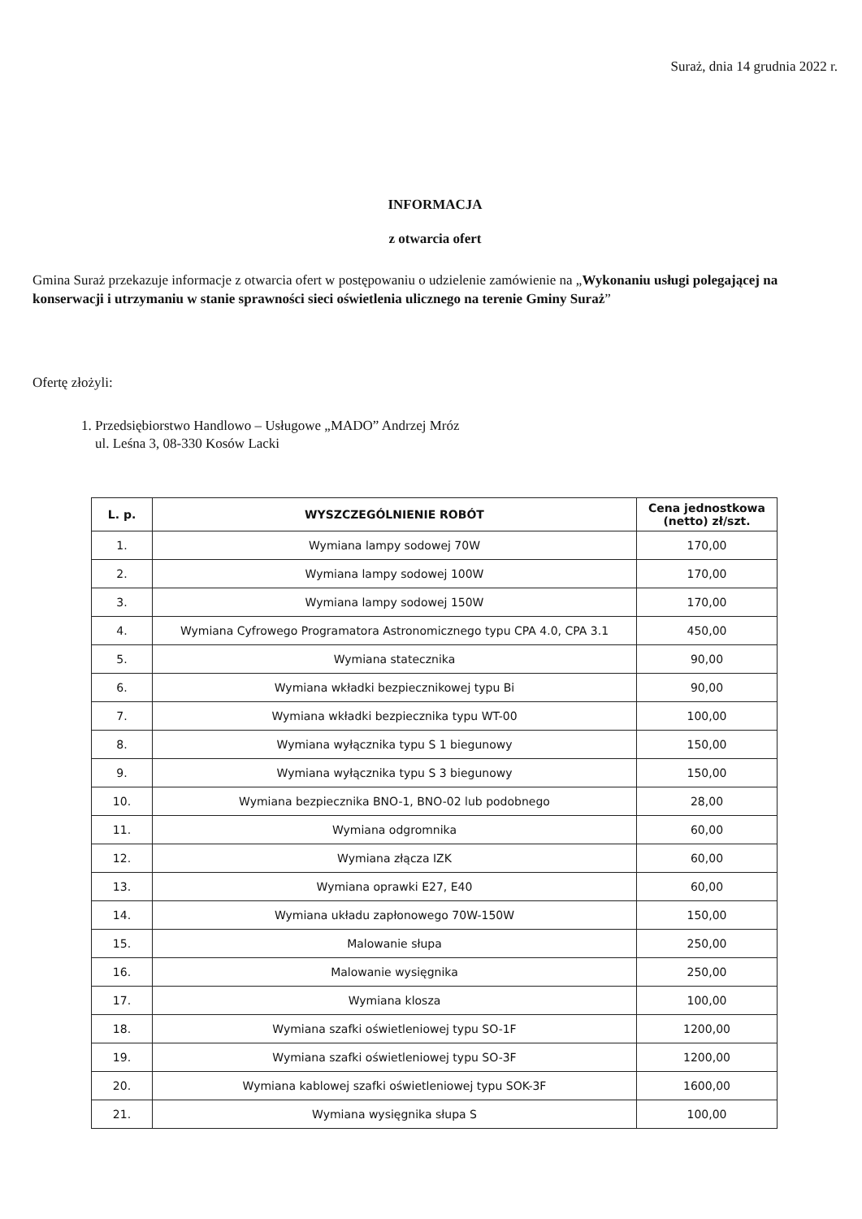Suraż, dnia 14 grudnia 2022 r.
INFORMACJA
z otwarcia ofert
Gmina Suraż przekazuje informacje z otwarcia ofert w postępowaniu o udzielenie zamówienie na „Wykonaniu usługi polegającej na konserwacji i utrzymaniu w stanie sprawności sieci oświetlenia ulicznego na terenie Gminy Suraż”
Ofertę złożyli:
1. Przedsiębiorstwo Handlowo – Usługowe „MADO” Andrzej Mróz
ul. Leśna 3, 08-330 Kosów Lacki
| L. p. | WYSZCZEGÓLNIENIE ROBÓT | Cena jednostkowa (netto) zł/szt. |
| --- | --- | --- |
| 1. | Wymiana lampy sodowej 70W | 170,00 |
| 2. | Wymiana lampy sodowej 100W | 170,00 |
| 3. | Wymiana lampy sodowej 150W | 170,00 |
| 4. | Wymiana Cyfrowego Programatora Astronomicznego typu CPA 4.0, CPA 3.1 | 450,00 |
| 5. | Wymiana statecznika | 90,00 |
| 6. | Wymiana wkładki bezpiecznikowej typu Bi | 90,00 |
| 7. | Wymiana wkładki bezpiecznika typu WT-00 | 100,00 |
| 8. | Wymiana wyłącznika typu S 1 biegunowy | 150,00 |
| 9. | Wymiana wyłącznika typu S 3 biegunowy | 150,00 |
| 10. | Wymiana bezpiecznika BNO-1, BNO-02 lub podobnego | 28,00 |
| 11. | Wymiana odgromnika | 60,00 |
| 12. | Wymiana złącza IZK | 60,00 |
| 13. | Wymiana oprawki E27, E40 | 60,00 |
| 14. | Wymiana układu zapłonowego 70W-150W | 150,00 |
| 15. | Malowanie słupa | 250,00 |
| 16. | Malowanie wysięgnika | 250,00 |
| 17. | Wymiana klosza | 100,00 |
| 18. | Wymiana szafki oświetleniowej typu SO-1F | 1200,00 |
| 19. | Wymiana szafki oświetleniowej typu SO-3F | 1200,00 |
| 20. | Wymiana kablowej szafki oświetleniowej typu SOK-3F | 1600,00 |
| 21. | Wymiana wysięgnika słupa S | 100,00 |